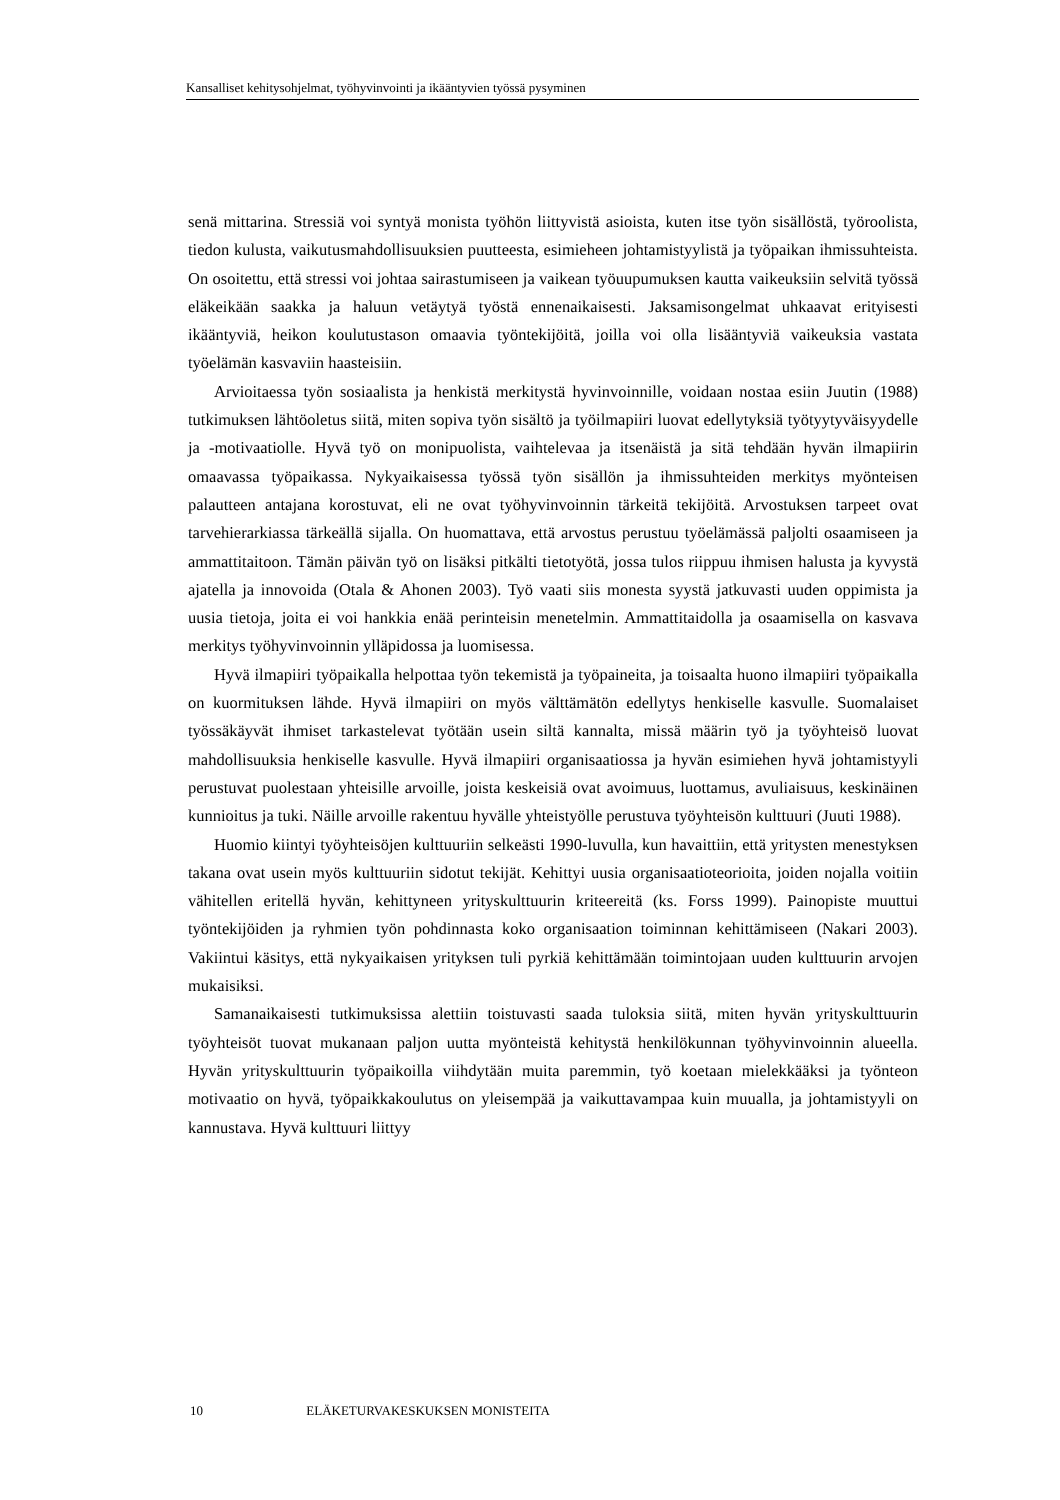Kansalliset kehitysohjelmat, työhyvinvointi ja ikääntyvien työssä pysyminen
senä mittarina. Stressiä voi syntyä monista työhön liittyvistä asioista, kuten itse työn sisällöstä, työroolista, tiedon kulusta, vaikutusmahdollisuuksien puutteesta, esimieheen johtamistyylistä ja työpaikan ihmissuhteista. On osoitettu, että stressi voi johtaa sairastumiseen ja vaikean työuupumuksen kautta vaikeuksiin selvitä työssä eläkeikään saakka ja haluun vetäytyä työstä ennenaikaisesti. Jaksamisongelmat uhkaavat erityisesti ikääntyviä, heikon koulutustason omaavia työntekijöitä, joilla voi olla lisääntyviä vaikeuksia vastata työelämän kasvaviin haasteisiin.
Arvioitaessa työn sosiaalista ja henkistä merkitystä hyvinvoinnille, voidaan nostaa esiin Juutin (1988) tutkimuksen lähtöoletus siitä, miten sopiva työn sisältö ja työilmapiiri luovat edellytyksiä työtyytyväisyydelle ja -motivaatiolle. Hyvä työ on monipuolista, vaihtelevaa ja itsenäistä ja sitä tehdään hyvän ilmapiirin omaavassa työpaikassa. Nykyaikaisessa työssä työn sisällön ja ihmissuhteiden merkitys myönteisen palautteen antajana korostuvat, eli ne ovat työhyvinvoinnin tärkeitä tekijöitä. Arvostuksen tarpeet ovat tarvehierarkiassa tärkeällä sijalla. On huomattava, että arvostus perustuu työelämässä paljolti osaamiseen ja ammattitaitoon. Tämän päivän työ on lisäksi pitkälti tietotyötä, jossa tulos riippuu ihmisen halusta ja kyvystä ajatella ja innovoida (Otala & Ahonen 2003). Työ vaati siis monesta syystä jatkuvasti uuden oppimista ja uusia tietoja, joita ei voi hankkia enää perinteisin menetelmin. Ammattitaidolla ja osaamisella on kasvava merkitys työhyvinvoinnin ylläpidossa ja luomisessa.
Hyvä ilmapiiri työpaikalla helpottaa työn tekemistä ja työpaineita, ja toisaalta huono ilmapiiri työpaikalla on kuormituksen lähde. Hyvä ilmapiiri on myös välttämätön edellytys henkiselle kasvulle. Suomalaiset työssäkäyvät ihmiset tarkastelevat työtään usein siltä kannalta, missä määrin työ ja työyhteisö luovat mahdollisuuksia henkiselle kasvulle. Hyvä ilmapiiri organisaatiossa ja hyvän esimiehen hyvä johtamistyyli perustuvat puolestaan yhteisille arvoille, joista keskeisiä ovat avoimuus, luottamus, avuliaisuus, keskinäinen kunnioitus ja tuki. Näille arvoille rakentuu hyvälle yhteistyölle perustuva työyhteisön kulttuuri (Juuti 1988).
Huomio kiintyi työyhteisöjen kulttuuriin selkeästi 1990-luvulla, kun havaittiin, että yritysten menestyksen takana ovat usein myös kulttuuriin sidotut tekijät. Kehittyi uusia organisaatioteorioita, joiden nojalla voitiin vähitellen eritellä hyvän, kehittyneen yrityskulttuurin kriteereitä (ks. Forss 1999). Painopiste muuttui työntekijöiden ja ryhmien työn pohdinnasta koko organisaation toiminnan kehittämiseen (Nakari 2003). Vakiintui käsitys, että nykyaikaisen yrityksen tuli pyrkiä kehittämään toimintojaan uuden kulttuurin arvojen mukaisiksi.
Samanaikaisesti tutkimuksissa alettiin toistuvasti saada tuloksia siitä, miten hyvän yrityskulttuurin työyhteisöt tuovat mukanaan paljon uutta myönteistä kehitystä henkilökunnan työhyvinvoinnin alueella. Hyvän yrityskulttuurin työpaikoilla viihdytään muita paremmin, työ koetaan mielekkääksi ja työnteon motivaatio on hyvä, työpaikkakoulutus on yleisempää ja vaikuttavampaa kuin muualla, ja johtamistyyli on kannustava. Hyvä kulttuuri liittyy
10 ELÄKETURVAKESKUKSEN MONISTEITA